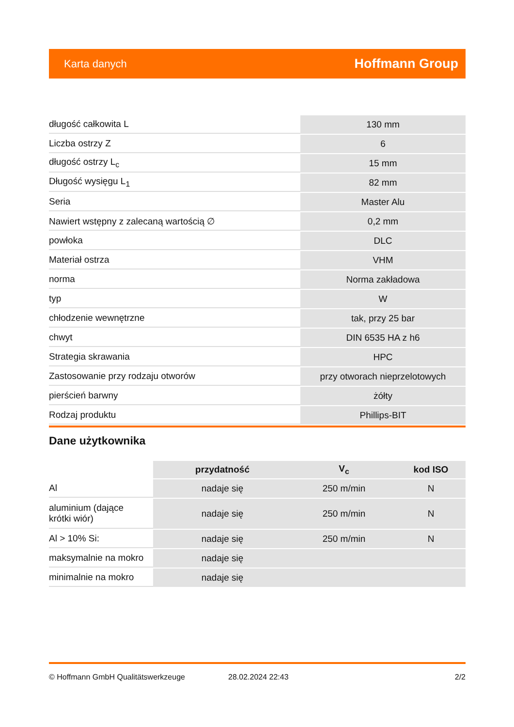Karta danych Hoffmann Group
| długość całkowita L | 130 mm |
| Liczba ostrzy Z | 6 |
| długość ostrzy L<sub>c</sub> | 15 mm |
| Długość wysięgu L<sub>1</sub> | 82 mm |
| Seria | Master Alu |
| Nawiert wstępny z zalecaną wartością ∅ | 0,2 mm |
| powłoka | DLC |
| Materiał ostrza | VHM |
| norma | Norma zakładowa |
| typ | W |
| chłodzenie wewnętrzne | tak, przy 25 bar |
| chwyt | DIN 6535 HA z h6 |
| Strategia skrawania | HPC |
| Zastosowanie przy rodzaju otworów | przy otworach nieprzelotowych |
| pierścień barwny | żółty |
| Rodzaj produktu | Phillips-BIT |
Dane użytkownika
| | przydatność | V<sub>c</sub> | kod ISO |
| --- | --- | --- | --- |
| Al | nadaje się | 250 m/min | N |
| aluminium (dające krótki wiór) | nadaje się | 250 m/min | N |
| Al > 10% Si: | nadaje się | 250 m/min | N |
| maksymalnie na mokro | nadaje się | | |
| minimalnie na mokro | nadaje się | | |
© Hoffmann GmbH Qualitätswerkzeuge 28.02.2024 22:43 2/2